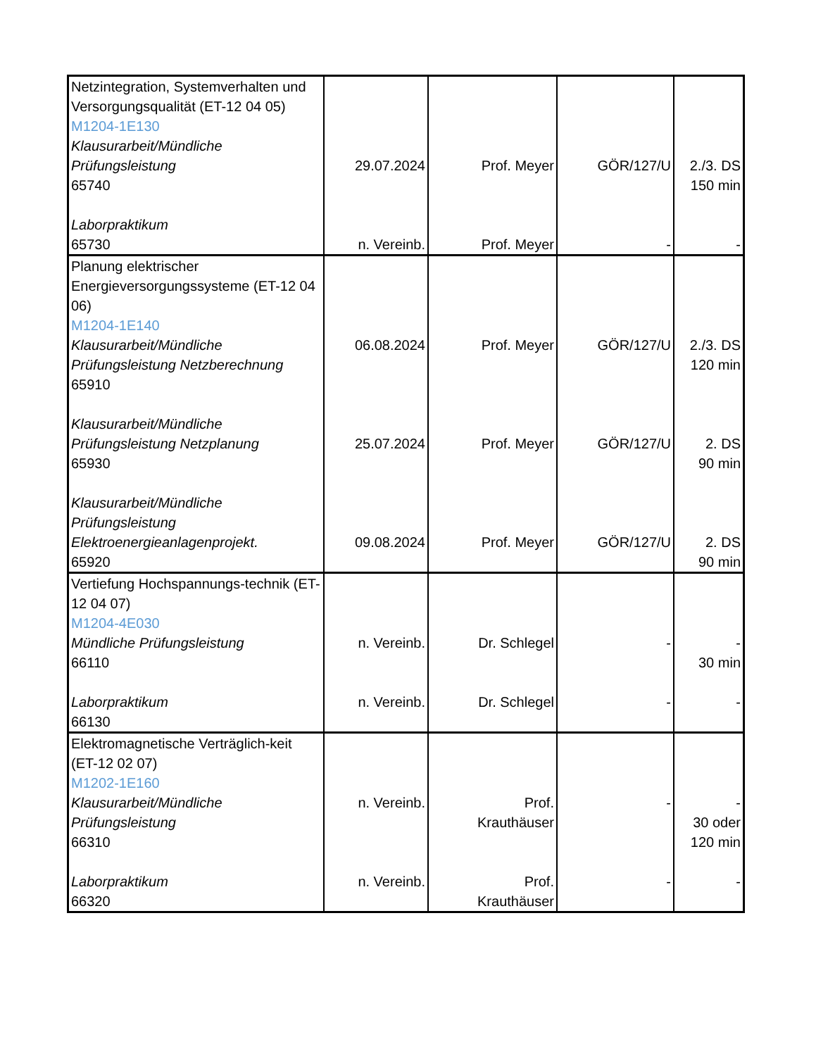| Netzintegration, Systemverhalten und Versorgungsqualität (ET-12 04 05) M1204-1E130 Klausurarbeit/Mündliche Prüfungsleistung 65740 Laborpraktikum 65730 | 29.07.2024 n. Vereinb. | Prof. Meyer Prof. Meyer | GÖR/127/U - | 2./3. DS 150 min - |
| Planung elektrischer Energieversorgungssysteme (ET-12 04 06) M1204-1E140 Klausurarbeit/Mündliche Prüfungsleistung Netzberechnung 65910 Klausurarbeit/Mündliche Prüfungsleistung Netzplanung 65930 Klausurarbeit/Mündliche Prüfungsleistung Elektroenergieanlagenprojekt. 65920 | 06.08.2024 25.07.2024 09.08.2024 | Prof. Meyer Prof. Meyer Prof. Meyer | GÖR/127/U GÖR/127/U GÖR/127/U | 2./3. DS 120 min 2. DS 90 min 2. DS 90 min |
| Vertiefung Hochspannungs-technik (ET-12 04 07) M1204-4E030 Mündliche Prüfungsleistung 66110 Laborpraktikum 66130 | n. Vereinb. n. Vereinb. | Dr. Schlegel Dr. Schlegel | - - | - 30 min - |
| Elektromagnetische Verträglich-keit (ET-12 02 07) M1202-1E160 Klausurarbeit/Mündliche Prüfungsleistung 66310 Laborpraktikum 66320 | n. Vereinb. n. Vereinb. | Prof. Krauthäuser Prof. Krauthäuser | - - | - 30 oder 120 min - |